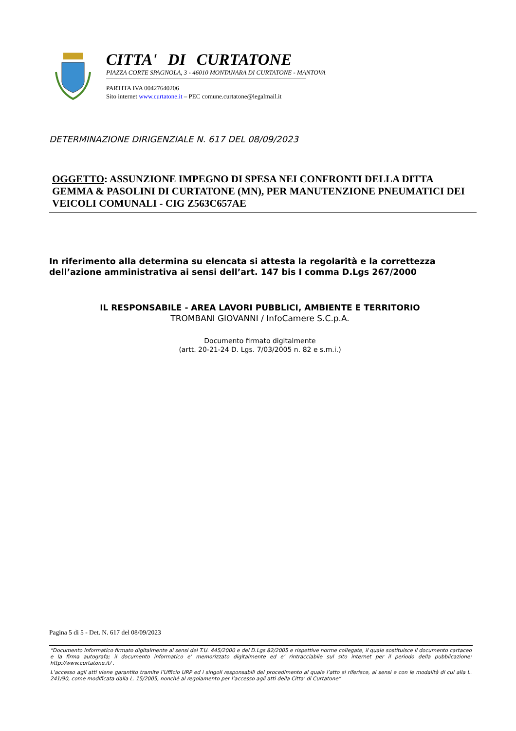CITTA' DI CURTATONE
PIAZZA CORTE SPAGNOLA, 3 - 46010 MONTANARA DI CURTATONE - MANTOVA
PARTITA IVA 00427640206
Sito internet www.curtatone.it – PEC comune.curtatone@legalmail.it
DETERMINAZIONE DIRIGENZIALE N. 617 DEL 08/09/2023
OGGETTO: ASSUNZIONE IMPEGNO DI SPESA NEI CONFRONTI DELLA DITTA GEMMA & PASOLINI DI CURTATONE (MN), PER MANUTENZIONE PNEUMATICI DEI VEICOLI COMUNALI - CIG Z563C657AE
In riferimento alla determina su elencata si attesta la regolarità e la correttezza dell’azione amministrativa ai sensi dell’art. 147 bis I comma D.Lgs 267/2000
IL RESPONSABILE - AREA LAVORI PUBBLICI, AMBIENTE E TERRITORIO
TROMBANI GIOVANNI / InfoCamere S.C.p.A.
Documento firmato digitalmente
(artt. 20-21-24 D. Lgs. 7/03/2005 n. 82 e s.m.i.)
Pagina 5 di 5 - Det. N. 617 del 08/09/2023
“Documento informatico firmato digitalmente ai sensi del T.U. 445/2000 e del D.Lgs 82/2005 e rispettive norme collegate, il quale sostituisce il documento cartaceo e la firma autografa; il documento informatico e’ memorizzato digitalmente ed e’ rintracciabile sul sito internet per il periodo della pubblicazione: http://www.curtatone.it/ .
L’accesso agli atti viene garantito tramite l’Ufficio URP ed i singoli responsabili del procedimento al quale l’atto si riferisce, ai sensi e con le modalità di cui alla L. 241/90, come modificata dalla L. 15/2005, nonché al regolamento per l’accesso agli atti della Citta' di Curtatone”